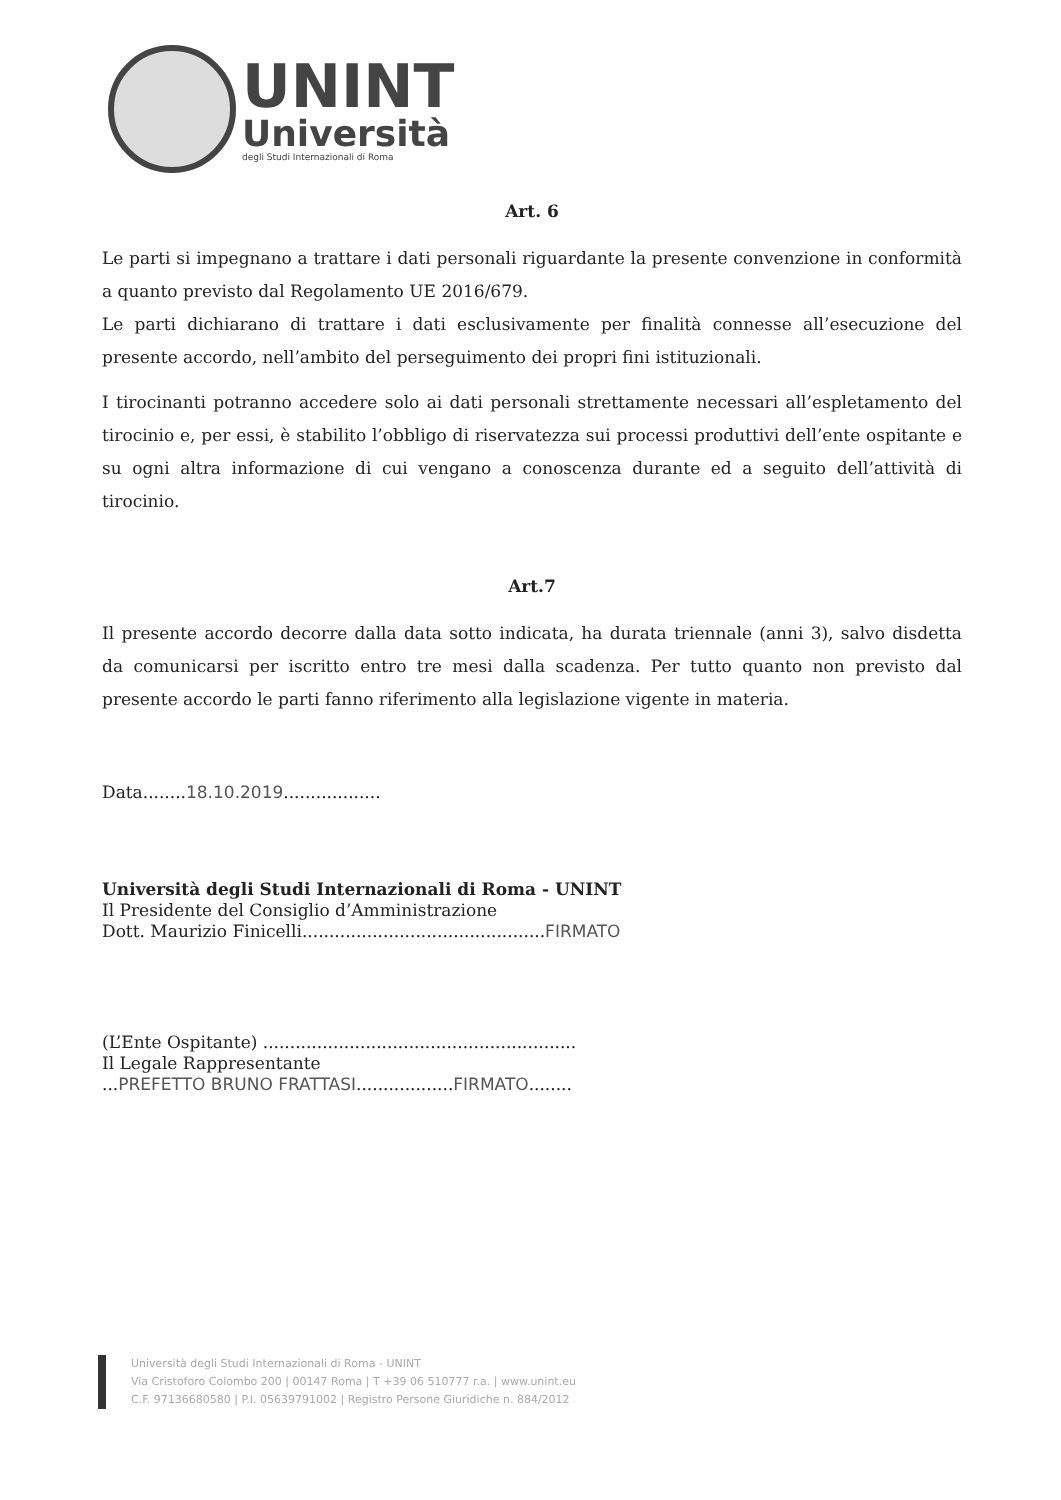UNINT
Università
degli Studi Internazionali di Roma
Art. 6
Le parti si impegnano a trattare i dati personali riguardante la presente convenzione in conformità a quanto previsto dal Regolamento UE 2016/679.
Le parti dichiarano di trattare i dati esclusivamente per finalità connesse all’esecuzione del presente accordo, nell’ambito del perseguimento dei propri fini istituzionali.
I tirocinanti potranno accedere solo ai dati personali strettamente necessari all’espletamento del tirocinio e, per essi, è stabilito l’obbligo di riservatezza sui processi produttivi dell’ente ospitante e su ogni altra informazione di cui vengano a conoscenza durante ed a seguito dell’attività di tirocinio.
Art.7
Il presente accordo decorre dalla data sotto indicata, ha durata triennale (anni 3), salvo disdetta da comunicarsi per iscritto entro tre mesi dalla scadenza. Per tutto quanto non previsto dal presente accordo le parti fanno riferimento alla legislazione vigente in materia.
Data........18.10.2019..................
Università degli Studi Internazionali di Roma - UNINT
Il Presidente del Consiglio d’Amministrazione
Dott. Maurizio Finicelli.............................................FIRMATO
(L’Ente Ospitante) ..........................................................
Il Legale Rappresentante
...PREFETTO BRUNO FRATTASI..................FIRMATO........
Università degli Studi Internazionali di Roma - UNINT
Via Cristoforo Colombo 200 | 00147 Roma | T +39 06 510777 r.a. | www.unint.eu
C.F. 97136680580 | P.I. 05639791002 | Registro Persone Giuridiche n. 884/2012